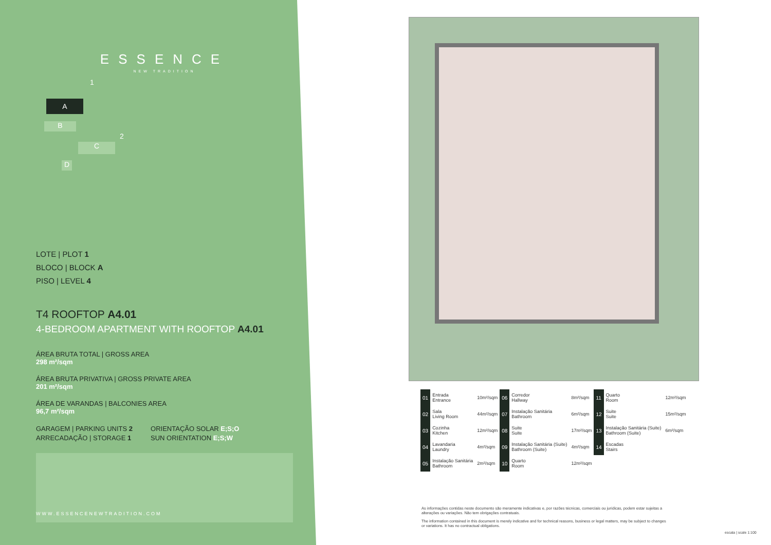ESSENCE
NEW TRADITION
A
B
C
D
1
2
LOTE | PLOT 1
BLOCO | BLOCK A
PISO | LEVEL 4
T4 ROOFTOP A4.01
4-BEDROOM APARTMENT WITH ROOFTOP A4.01
ÁREA BRUTA TOTAL | GROSS AREA
298 m²/sqm
ÁREA BRUTA PRIVATIVA | GROSS PRIVATE AREA
201 m²/sqm
ÁREA DE VARANDAS | BALCONIES AREA
96,7 m²/sqm
GARAGEM | PARKING UNITS 2
ARRECADAÇÃO | STORAGE 1
ORIENTAÇÃO SOLAR E;S;O
SUN ORIENTATION E;S;W
WWW.ESSENCENEWTRADITION.COM
| 01 | Entrada Entrance | 10m²/sqm | 06 | Corredor Hallway | 8m²/sqm | 11 | Quarto Room | 12m²/sqm |
| 02 | Sala Living Room | 44m²/sqm | 07 | Instalação Sanitária Bathroom | 6m²/sqm | 12 | Suite Suite | 15m²/sqm |
| 03 | Cozinha Kitchen | 12m²/sqm | 08 | Suite Suite | 17m²/sqm | 13 | Instalação Sanitária (Suite) Bathroom (Suite) | 6m²/sqm |
| 04 | Lavandaria Laundry | 4m²/sqm | 09 | Instalação Sanitária (Suite) Bathroom (Suite) | 4m²/sqm | 14 | Escadas Stairs | |
| 05 | Instalação Sanitária Bathroom | 2m²/sqm | 10 | Quarto Room | 12m²/sqm | | | |
As informações contidas neste documento são meramente indicativas e, por razões técnicas, comerciais ou jurídicas, podem estar sujeitas a alterações ou variações. Não tem obrigações contratuais.
The information contained in this document is merely indicative and for technical reasons, business or legal matters, may be subject to changes or variations. It has no contractual obligations.
escala | scale 1:100